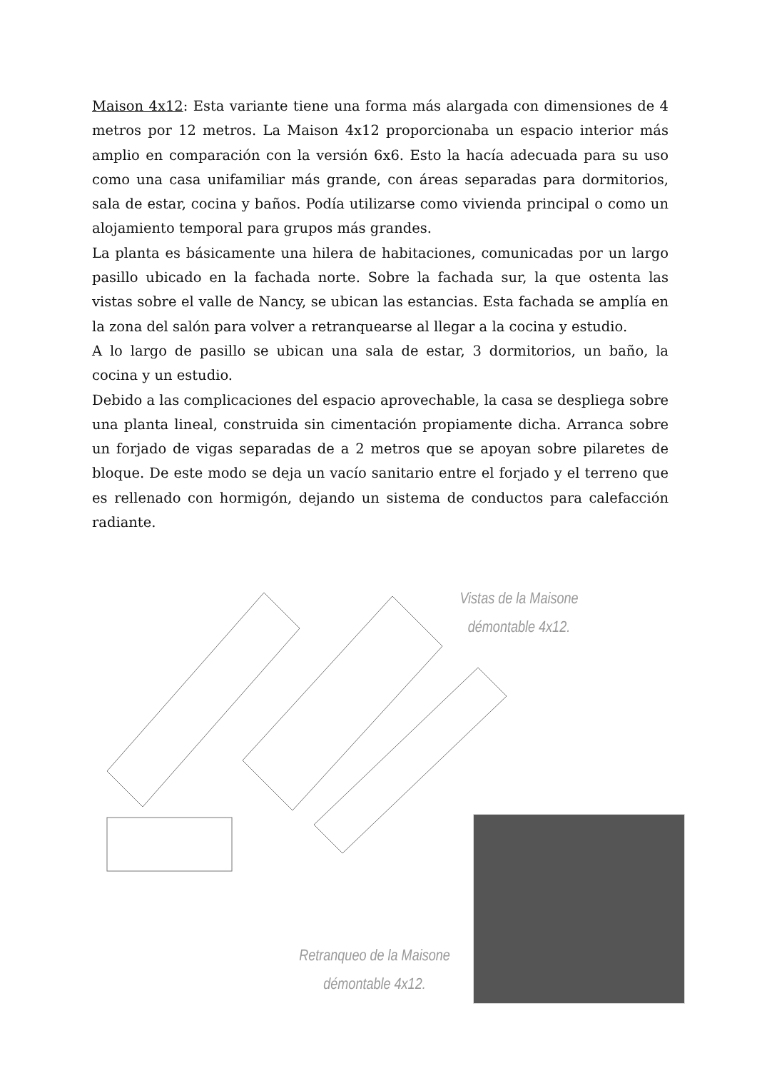Maison 4x12: Esta variante tiene una forma más alargada con dimensiones de 4 metros por 12 metros. La Maison 4x12 proporcionaba un espacio interior más amplio en comparación con la versión 6x6. Esto la hacía adecuada para su uso como una casa unifamiliar más grande, con áreas separadas para dormitorios, sala de estar, cocina y baños. Podía utilizarse como vivienda principal o como un alojamiento temporal para grupos más grandes.
La planta es básicamente una hilera de habitaciones, comunicadas por un largo pasillo ubicado en la fachada norte. Sobre la fachada sur, la que ostenta las vistas sobre el valle de Nancy, se ubican las estancias. Esta fachada se amplía en la zona del salón para volver a retranquearse al llegar a la cocina y estudio.
A lo largo de pasillo se ubican una sala de estar, 3 dormitorios, un baño, la cocina y un estudio.
Debido a las complicaciones del espacio aprovechable, la casa se despliega sobre una planta lineal, construida sin cimentación propiamente dicha. Arranca sobre un forjado de vigas separadas de a 2 metros que se apoyan sobre pilaretes de bloque. De este modo se deja un vacío sanitario entre el forjado y el terreno que es rellenado con hormigón, dejando un sistema de conductos para calefacción radiante.
Vistas de la Maisone
démontable 4x12.
Retranqueo de la Maisone
démontable 4x12.